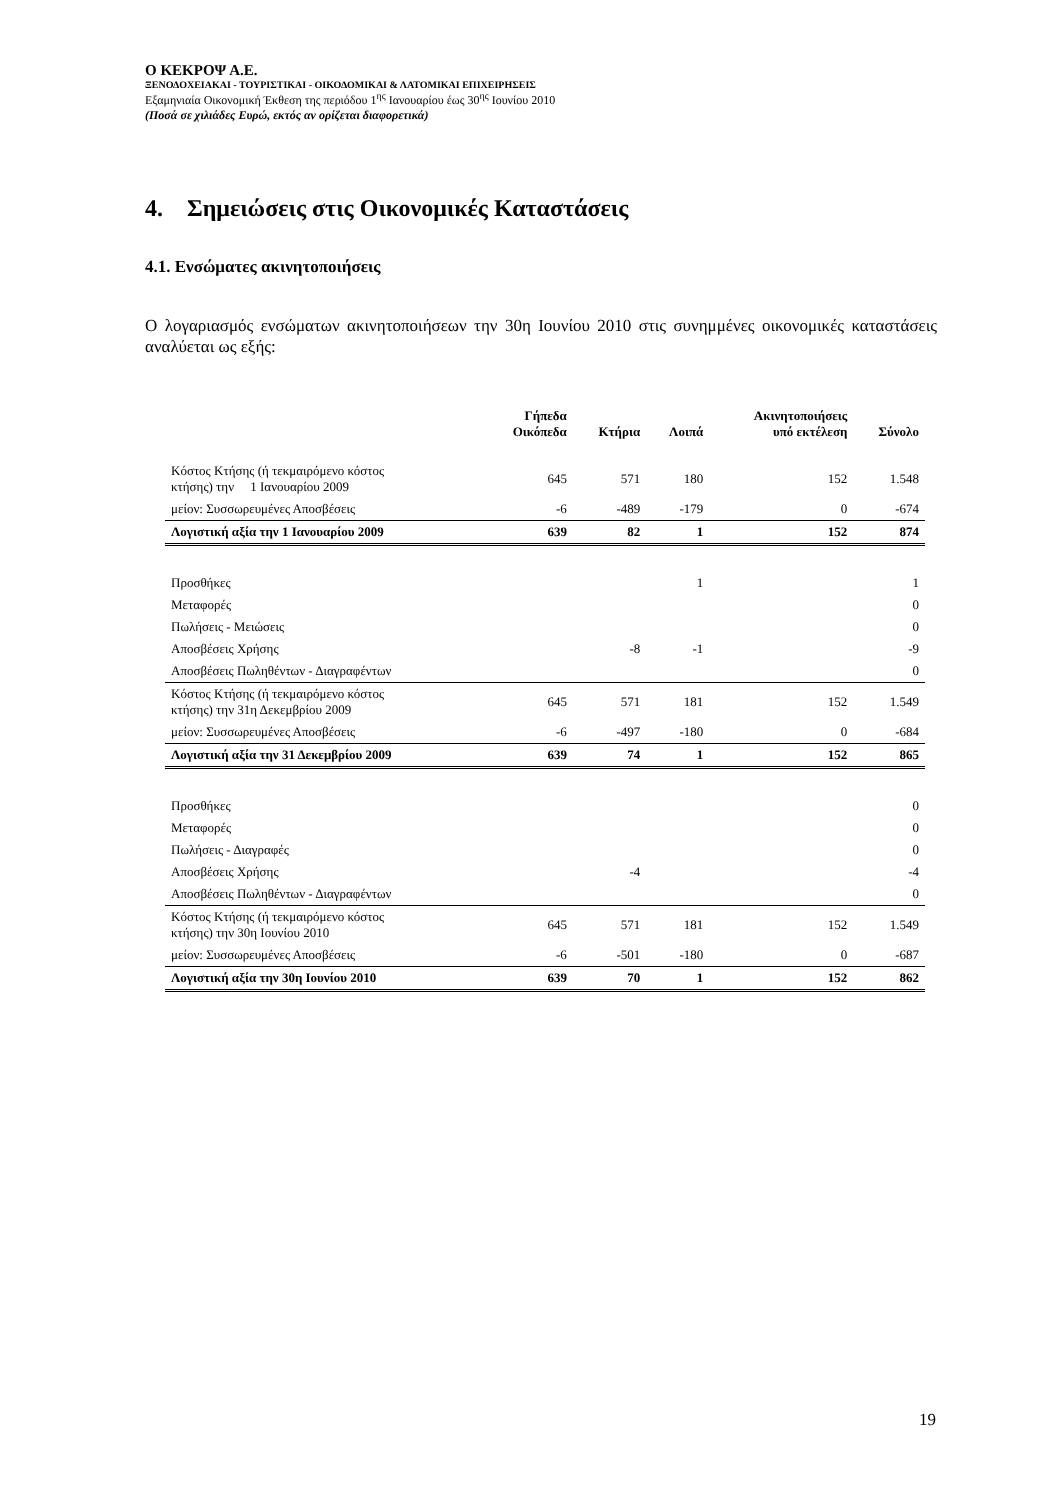Ο ΚΕΚΡΟΨ Α.Ε.
ΞΕΝΟΔΟΧΕΙΑΚΑΙ - ΤΟΥΡΙΣΤΙΚΑΙ - ΟΙΚΟΔΟΜΙΚΑΙ & ΛΑΤΟΜΙΚΑΙ ΕΠΙΧΕΙΡΗΣΕΙΣ
Εξαμηνιαία Οικονομική Έκθεση της περιόδου 1<sup>ης</sup> Ιανουαρίου έως 30<sup>ης</sup> Ιουνίου 2010
(Ποσά σε χιλιάδες Ευρώ, εκτός αν ορίζεται διαφορετικά)
4. Σημειώσεις στις Οικονομικές Καταστάσεις
4.1. Ενσώματες ακινητοποιήσεις
Ο λογαριασμός ενσώματων ακινητοποιήσεων την 30η Ιουνίου 2010 στις συνημμένες οικονομικές καταστάσεις αναλύεται ως εξής:
| | Γήπεδα Οικόπεδα | Κτήρια | Λοιπά | Ακινητοποιήσεις υπό εκτέλεση | Σύνολο |
| --- | --- | --- | --- | --- | --- |
| Κόστος Κτήσης (ή τεκμαιρόμενο κόστος κτήσης) την 1 Ιανουαρίου 2009 | 645 | 571 | 180 | 152 | 1.548 |
| μείον: Συσσωρευμένες Αποσβέσεις | -6 | -489 | -179 | 0 | -674 |
| Λογιστική αξία την 1 Ιανουαρίου 2009 | 639 | 82 | 1 | 152 | 874 |
| Προσθήκες | | | 1 | | 1 |
| Μεταφορές | | | | | 0 |
| Πωλήσεις - Μειώσεις | | | | | 0 |
| Αποσβέσεις Χρήσης | | -8 | -1 | | -9 |
| Αποσβέσεις Πωληθέντων - Διαγραφέντων | | | | | 0 |
| Κόστος Κτήσης (ή τεκμαιρόμενο κόστος κτήσης) την 31η Δεκεμβρίου 2009 | 645 | 571 | 181 | 152 | 1.549 |
| μείον: Συσσωρευμένες Αποσβέσεις | -6 | -497 | -180 | 0 | -684 |
| Λογιστική αξία την 31 Δεκεμβρίου 2009 | 639 | 74 | 1 | 152 | 865 |
| Προσθήκες | | | | | 0 |
| Μεταφορές | | | | | 0 |
| Πωλήσεις - Διαγραφές | | | | | 0 |
| Αποσβέσεις Χρήσης | | -4 | | | -4 |
| Αποσβέσεις Πωληθέντων - Διαγραφέντων | | | | | 0 |
| Κόστος Κτήσης (ή τεκμαιρόμενο κόστος κτήσης) την 30η Ιουνίου 2010 | 645 | 571 | 181 | 152 | 1.549 |
| μείον: Συσσωρευμένες Αποσβέσεις | -6 | -501 | -180 | 0 | -687 |
| Λογιστική αξία την 30η Ιουνίου 2010 | 639 | 70 | 1 | 152 | 862 |
19